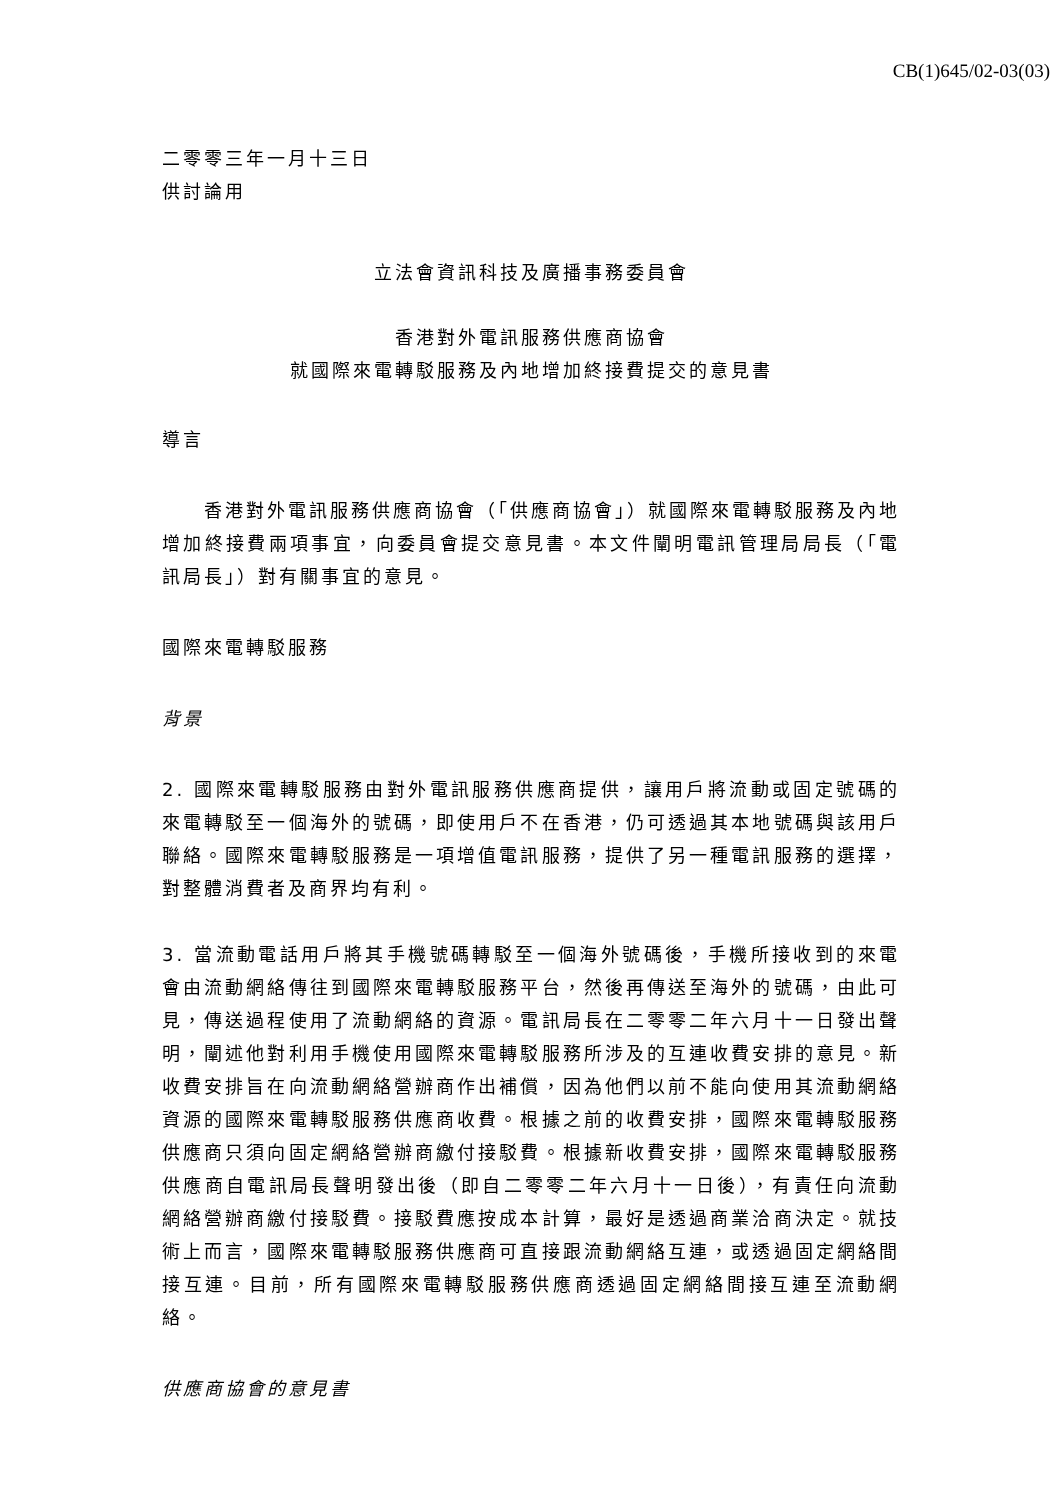CB(1)645/02-03(03)
二零零三年一月十三日
供討論用
立法會資訊科技及廣播事務委員會
香港對外電訊服務供應商協會
就國際來電轉駁服務及內地增加終接費提交的意見書
導言
香港對外電訊服務供應商協會（「供應商協會」）就國際來電轉駁服務及內地增加終接費兩項事宜，向委員會提交意見書。本文件闡明電訊管理局局長（「電訊局長」）對有關事宜的意見。
國際來電轉駁服務
背景
2. 國際來電轉駁服務由對外電訊服務供應商提供，讓用戶將流動或固定號碼的來電轉駁至一個海外的號碼，即使用戶不在香港，仍可透過其本地號碼與該用戶聯絡。國際來電轉駁服務是一項增值電訊服務，提供了另一種電訊服務的選擇，對整體消費者及商界均有利。
3. 當流動電話用戶將其手機號碼轉駁至一個海外號碼後，手機所接收到的來電會由流動網絡傳往到國際來電轉駁服務平台，然後再傳送至海外的號碼，由此可見，傳送過程使用了流動網絡的資源。電訊局長在二零零二年六月十一日發出聲明，闡述他對利用手機使用國際來電轉駁服務所涉及的互連收費安排的意見。新收費安排旨在向流動網絡營辦商作出補償，因為他們以前不能向使用其流動網絡資源的國際來電轉駁服務供應商收費。根據之前的收費安排，國際來電轉駁服務供應商只須向固定網絡營辦商繳付接駁費。根據新收費安排，國際來電轉駁服務供應商自電訊局長聲明發出後（即自二零零二年六月十一日後），有責任向流動網絡營辦商繳付接駁費。接駁費應按成本計算，最好是透過商業洽商決定。就技術上而言，國際來電轉駁服務供應商可直接跟流動網絡互連，或透過固定網絡間接互連。目前，所有國際來電轉駁服務供應商透過固定網絡間接互連至流動網絡。
供應商協會的意見書